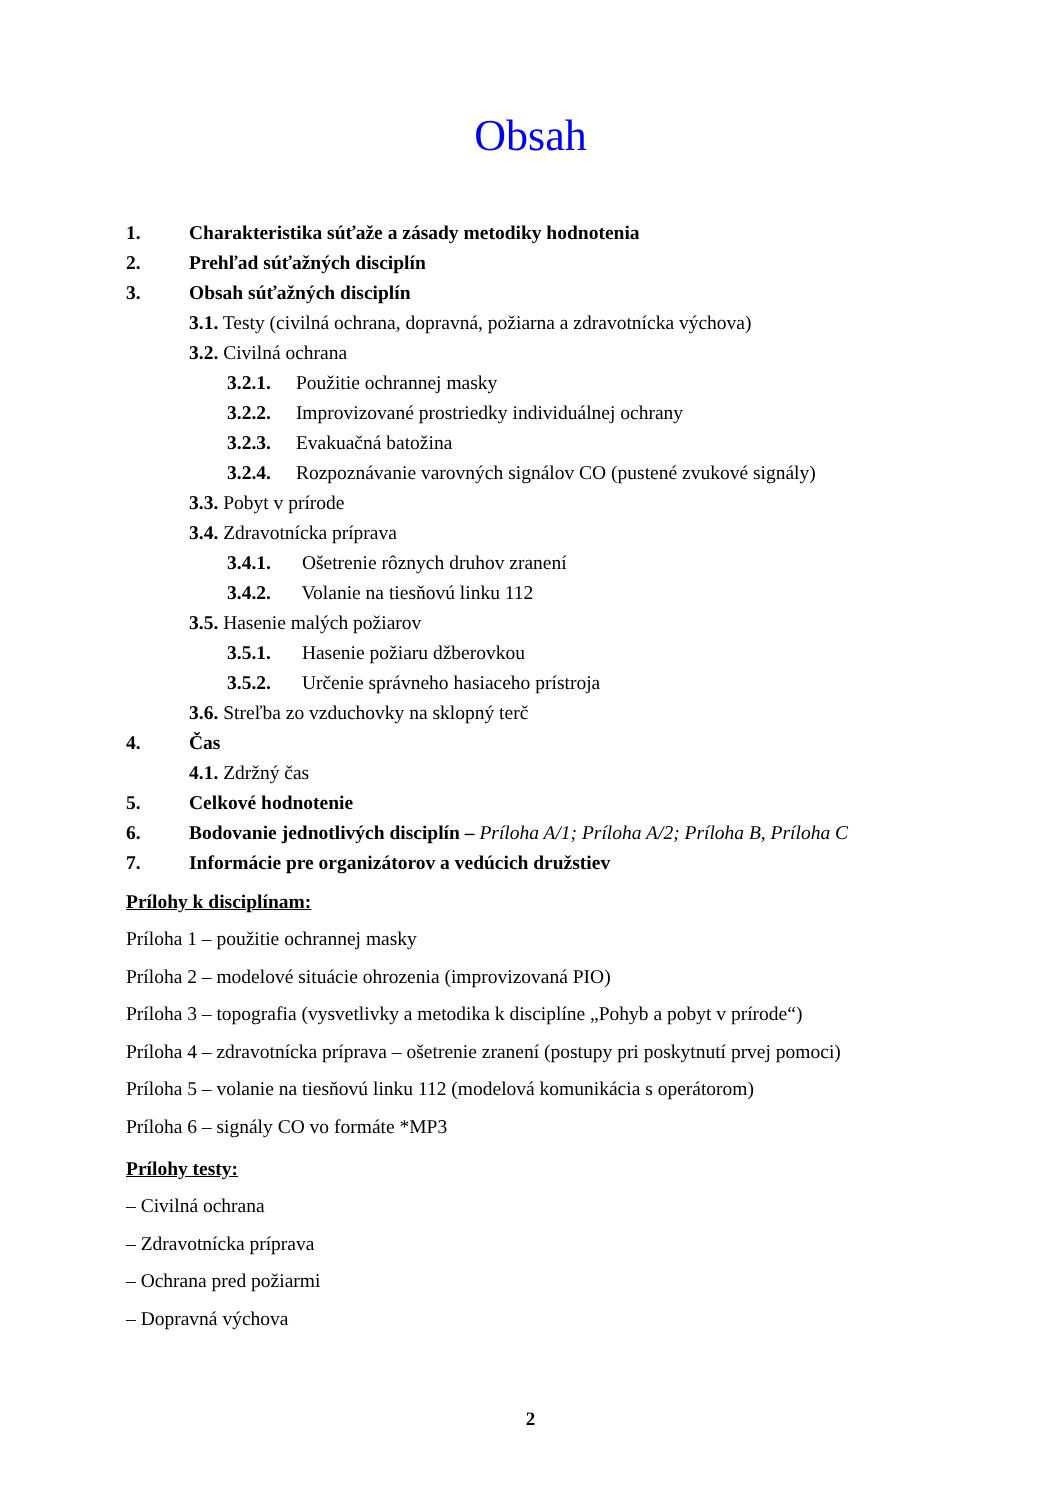Obsah
1. Charakteristika súťaže a zásady metodiky hodnotenia
2. Prehľad súťažných disciplín
3. Obsah súťažných disciplín
3.1. Testy (civilná ochrana, dopravná, požiarna a zdravotnícka výchova)
3.2. Civilná ochrana
3.2.1. Použitie ochrannej masky
3.2.2. Improvizované prostriedky individuálnej ochrany
3.2.3. Evakuačná batožina
3.2.4. Rozpoznávanie varovných signálov CO (pustené zvukové signály)
3.3. Pobyt v prírode
3.4. Zdravotnícka príprava
3.4.1. Ošetrenie rôznych druhov zranení
3.4.2. Volanie na tiesňovú linku 112
3.5. Hasenie malých požiarov
3.5.1. Hasenie požiaru džberovkou
3.5.2. Určenie správneho hasiaceho prístroja
3.6. Streľba zo vzduchovky na sklopný terč
4. Čas
4.1. Zdržný čas
5. Celkové hodnotenie
6. Bodovanie jednotlivých disciplín – Príloha A/1; Príloha A/2; Príloha B, Príloha C
7. Informácie pre organizátorov a vedúcich družstiev
Prílohy k disciplínam:
Príloha 1 – použitie ochrannej masky
Príloha 2 – modelové situácie ohrozenia (improvizovaná PIO)
Príloha 3 – topografia (vysvetlivky a metodika k disciplíne „Pohyb a pobyt v prírode“)
Príloha 4 – zdravotnícka príprava – ošetrenie zranení (postupy pri poskytnutí prvej pomoci)
Príloha 5 – volanie na tiesňovú linku 112 (modelová komunikácia s operátorom)
Príloha 6 – signály CO vo formáte *MP3
Prílohy testy:
– Civilná ochrana
– Zdravotnícka príprava
– Ochrana pred požiarmi
– Dopravná výchova
2